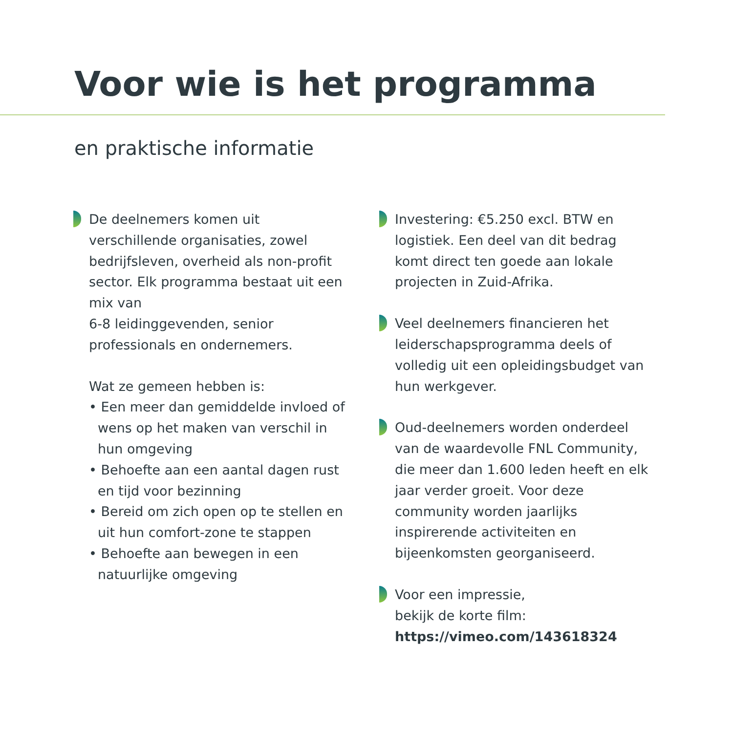Voor wie is het programma
en praktische informatie
De deelnemers komen uit verschillende organisaties, zowel bedrijfsleven, overheid als non-profit sector. Elk programma bestaat uit een mix van
6-8 leidinggevenden, senior professionals en ondernemers.
Wat ze gemeen hebben is:
• Een meer dan gemiddelde invloed of wens op het maken van verschil in hun omgeving
• Behoefte aan een aantal dagen rust en tijd voor bezinning
• Bereid om zich open op te stellen en uit hun comfort-zone te stappen
• Behoefte aan bewegen in een natuurlijke omgeving
Investering: €5.250 excl. BTW en logistiek. Een deel van dit bedrag komt direct ten goede aan lokale projecten in Zuid-Afrika.
Veel deelnemers financieren het leiderschapsprogramma deels of volledig uit een opleidingsbudget van hun werkgever.
Oud-deelnemers worden onderdeel van de waardevolle FNL Community, die meer dan 1.600 leden heeft en elk jaar verder groeit. Voor deze community worden jaarlijks inspirerende activiteiten en bijeenkomsten georganiseerd.
Voor een impressie,
bekijk de korte film:
https://vimeo.com/143618324